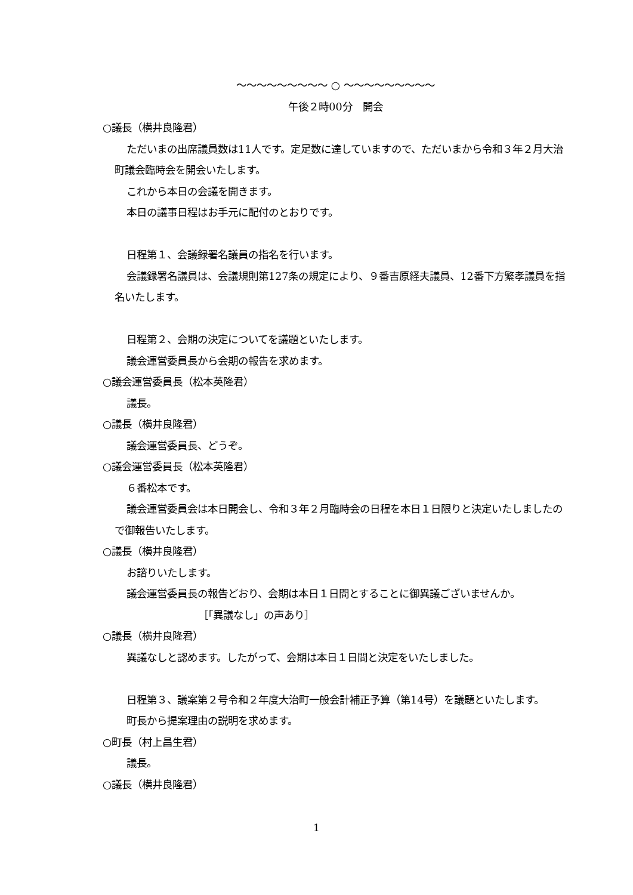～～～～～～～～～ ○ ～～～～～～～～～
午後２時00分　開会
○議長（横井良隆君）
ただいまの出席議員数は11人です。定足数に達していますので、ただいまから令和３年２月大治町議会臨時会を開会いたします。
これから本日の会議を開きます。
本日の議事日程はお手元に配付のとおりです。
日程第１、会議録署名議員の指名を行います。
会議録署名議員は、会議規則第127条の規定により、９番吉原経夫議員、12番下方繁孝議員を指名いたします。
日程第２、会期の決定についてを議題といたします。
議会運営委員長から会期の報告を求めます。
○議会運営委員長（松本英隆君）
議長。
○議長（横井良隆君）
議会運営委員長、どうぞ。
○議会運営委員長（松本英隆君）
６番松本です。
議会運営委員会は本日開会し、令和３年２月臨時会の日程を本日１日限りと決定いたしましたので御報告いたします。
○議長（横井良隆君）
お諮りいたします。
議会運営委員長の報告どおり、会期は本日１日間とすることに御異議ございませんか。
［「異議なし」の声あり］
○議長（横井良隆君）
異議なしと認めます。したがって、会期は本日１日間と決定をいたしました。
日程第３、議案第２号令和２年度大治町一般会計補正予算（第14号）を議題といたします。
町長から提案理由の説明を求めます。
○町長（村上昌生君）
議長。
○議長（横井良隆君）
1